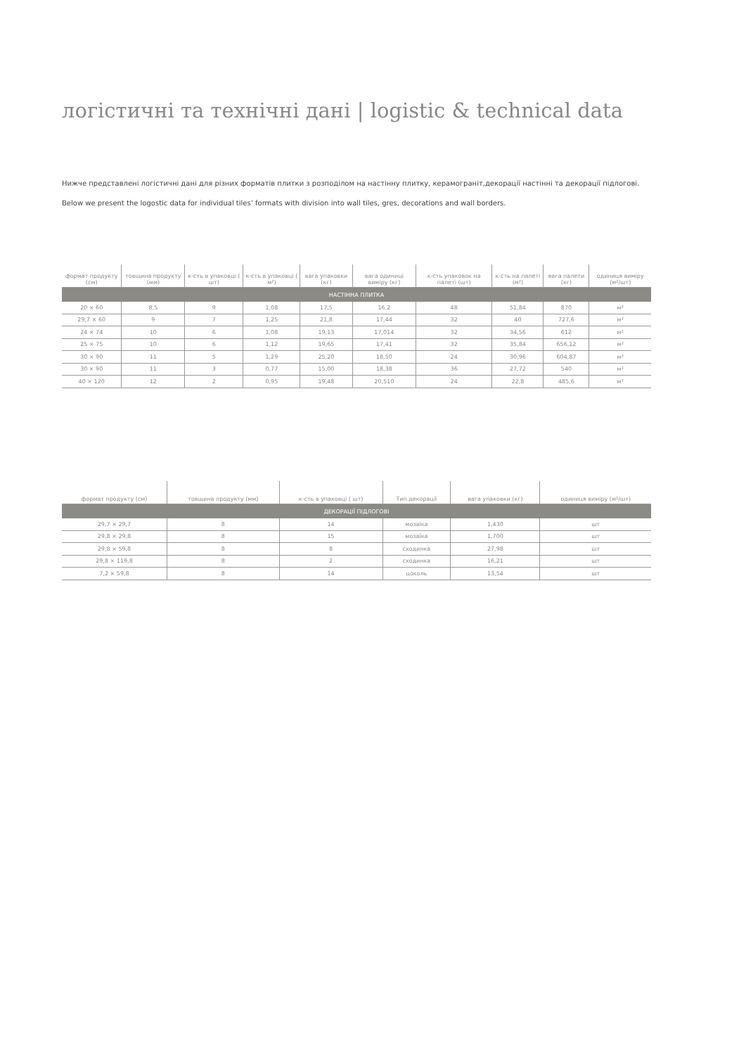логістичні та технічні дані | logistic & technical data
Нижче представлені логістичні дані для різних форматів плитки з розподілом на настінну плитку, керамограніт,декорації настінні та декорації підлогові.
Below we present the logostic data for individual tiles’ formats with division into wall tiles, gres, decorations and wall borders.
| формат продукту (см) | товщина продукту (мм) | к-сть в упаковці ( шт) | к-сть в упаковці ( м²) | вага упаковки (кг) | вага одиниці виміру (кг) | к-сть упаковок на палеті (шт) | к-сть на палеті (м²) | вага палети (кг) | одиниця виміру (м²/шт) |
| --- | --- | --- | --- | --- | --- | --- | --- | --- | --- |
| НАСТІННА ПЛИТКА | | | | | | | | | |
| 20 × 60 | 8,5 | 9 | 1,08 | 17,5 | 16,2 | 48 | 51,84 | 870 | м² |
| 29,7 × 60 | 9 | 7 | 1,25 | 21,8 | 17,44 | 32 | 40 | 727,6 | м² |
| 24 × 74 | 10 | 6 | 1,08 | 19,13 | 17,014 | 32 | 34,56 | 612 | м² |
| 25 × 75 | 10 | 6 | 1,12 | 19,65 | 17,41 | 32 | 35,84 | 656,12 | м² |
| 30 × 90 | 11 | 5 | 1,29 | 25,20 | 18,50 | 24 | 30,96 | 604,87 | м² |
| 30 × 90 | 11 | 3 | 0,77 | 15,00 | 18,38 | 36 | 27,72 | 540 | м² |
| 40 × 120 | 12 | 2 | 0,95 | 19,48 | 20,510 | 24 | 22,8 | 485,6 | м² |
| формат продукту (см) | товщина продукту (мм) | к-сть в упаковці ( шт) | Тип декорації | вага упаковки (кг) | одиниця виміру (м²/шт) |
| --- | --- | --- | --- | --- | --- |
| ДЕКОРАЦІЇ ПІДЛОГОВІ | | | | | |
| 29,7 × 29,7 | 8 | 14 | мозаїка | 1,430 | шт |
| 29,8 × 29,8 | 8 | 15 | мозаїка | 1,700 | шт |
| 29,8 × 59,8 | 8 | 8 | сходинка | 27,98 | шт |
| 29,8 × 119,8 | 8 | 2 | сходинка | 16,21 | шт |
| 7,2 × 59,8 | 8 | 14 | цоколь | 13,54 | шт |